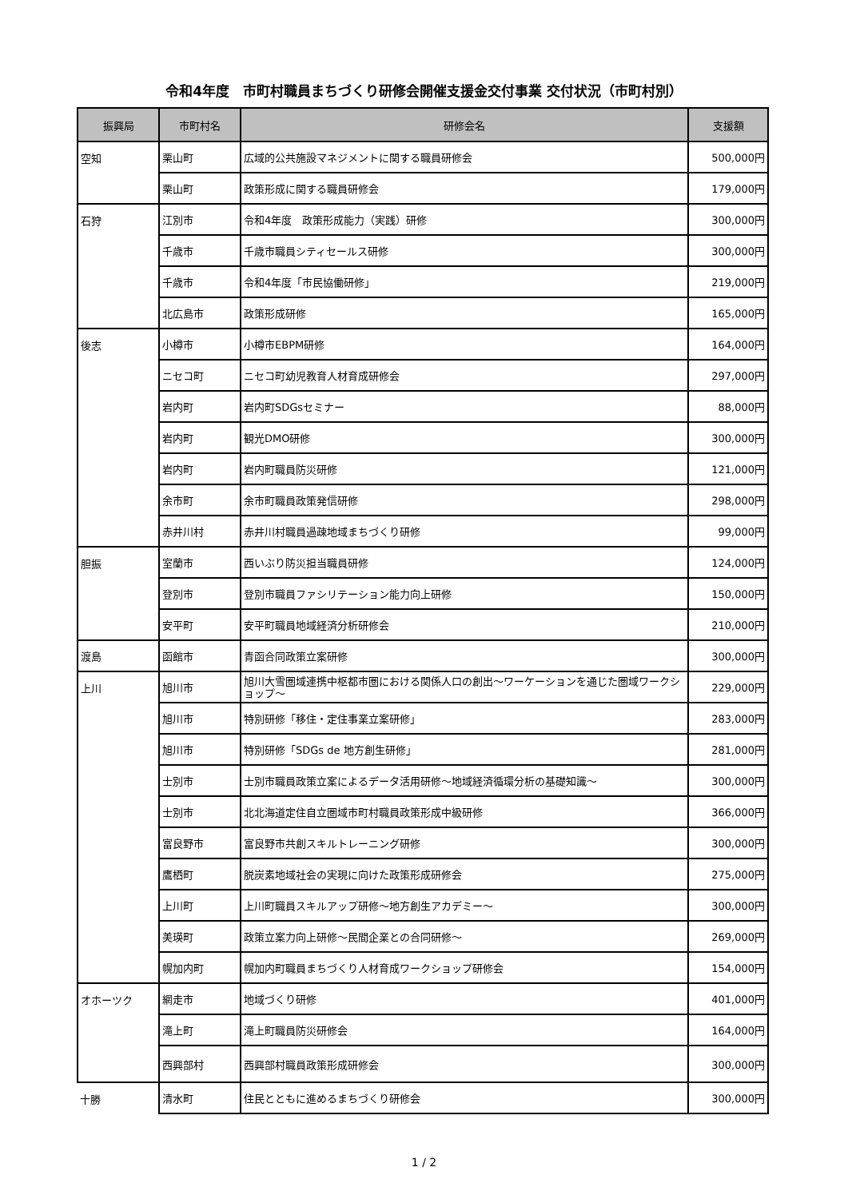令和4年度　市町村職員まちづくり研修会開催支援金交付事業 交付状況（市町村別）
| 振興局 | 市町村名 | 研修会名 | 支援額 |
| --- | --- | --- | --- |
| 空知 | 栗山町 | 広域的公共施設マネジメントに関する職員研修会 | 500,000円 |
| | 栗山町 | 政策形成に関する職員研修会 | 179,000円 |
| 石狩 | 江別市 | 令和4年度 政策形成能力（実践）研修 | 300,000円 |
| | 千歳市 | 千歳市職員シティセールス研修 | 300,000円 |
| | 千歳市 | 令和4年度「市民協働研修」 | 219,000円 |
| | 北広島市 | 政策形成研修 | 165,000円 |
| 後志 | 小樽市 | 小樽市EBPM研修 | 164,000円 |
| | ニセコ町 | ニセコ町幼児教育人材育成研修会 | 297,000円 |
| | 岩内町 | 岩内町SDGsセミナー | 88,000円 |
| | 岩内町 | 観光DMO研修 | 300,000円 |
| | 岩内町 | 岩内町職員防災研修 | 121,000円 |
| | 余市町 | 余市町職員政策発信研修 | 298,000円 |
| | 赤井川村 | 赤井川村職員過疎地域まちづくり研修 | 99,000円 |
| 胆振 | 室蘭市 | 西いぶり防災担当職員研修 | 124,000円 |
| | 登別市 | 登別市職員ファシリテーション能力向上研修 | 150,000円 |
| | 安平町 | 安平町職員地域経済分析研修会 | 210,000円 |
| 渡島 | 函館市 | 青函合同政策立案研修 | 300,000円 |
| 上川 | 旭川市 | 旭川大雪圏域連携中枢都市圏における関係人口の創出～ワーケーションを通じた圏域ワークショップ～ | 229,000円 |
| | 旭川市 | 特別研修「移住・定住事業立案研修」 | 283,000円 |
| | 旭川市 | 特別研修「SDGs de 地方創生研修」 | 281,000円 |
| | 士別市 | 士別市職員政策立案によるデータ活用研修～地域経済循環分析の基礎知識～ | 300,000円 |
| | 士別市 | 北北海道定住自立圏域市町村職員政策形成中級研修 | 366,000円 |
| | 富良野市 | 富良野市共創スキルトレーニング研修 | 300,000円 |
| | 鷹栖町 | 脱炭素地域社会の実現に向けた政策形成研修会 | 275,000円 |
| | 上川町 | 上川町職員スキルアップ研修～地方創生アカデミー～ | 300,000円 |
| | 美瑛町 | 政策立案力向上研修～民間企業との合同研修～ | 269,000円 |
| | 幌加内町 | 幌加内町職員まちづくり人材育成ワークショップ研修会 | 154,000円 |
| オホーツク | 網走市 | 地域づくり研修 | 401,000円 |
| | 滝上町 | 滝上町職員防災研修会 | 164,000円 |
| | 西興部村 | 西興部村職員政策形成研修会 | 300,000円 |
| 十勝 | 清水町 | 住民とともに進めるまちづくり研修会 | 300,000円 |
1 / 2